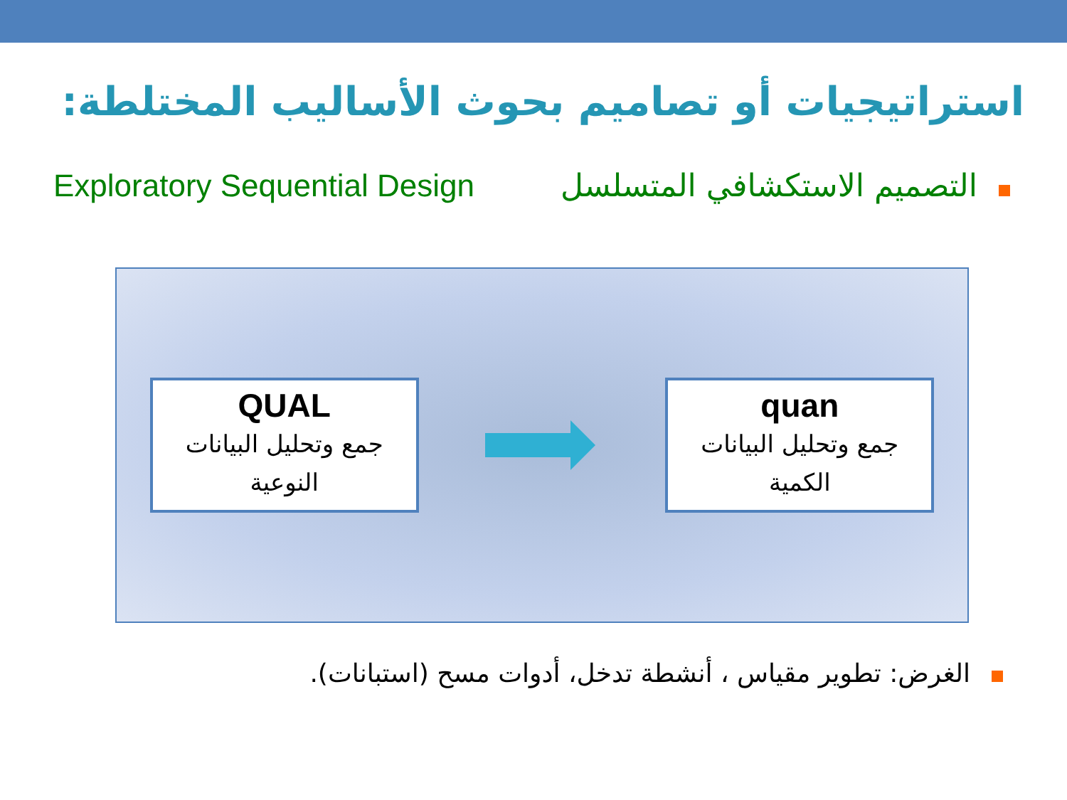استراتيجيات أو تصاميم بحوث الأساليب المختلطة:
Exploratory Sequential Design التصميم الاستكشافي المتسلسل
QUAL
جمع وتحليل البيانات النوعية
quan
جمع وتحليل البيانات الكمية
الغرض: تطوير مقياس ، أنشطة تدخل، أدوات مسح (استبانات).